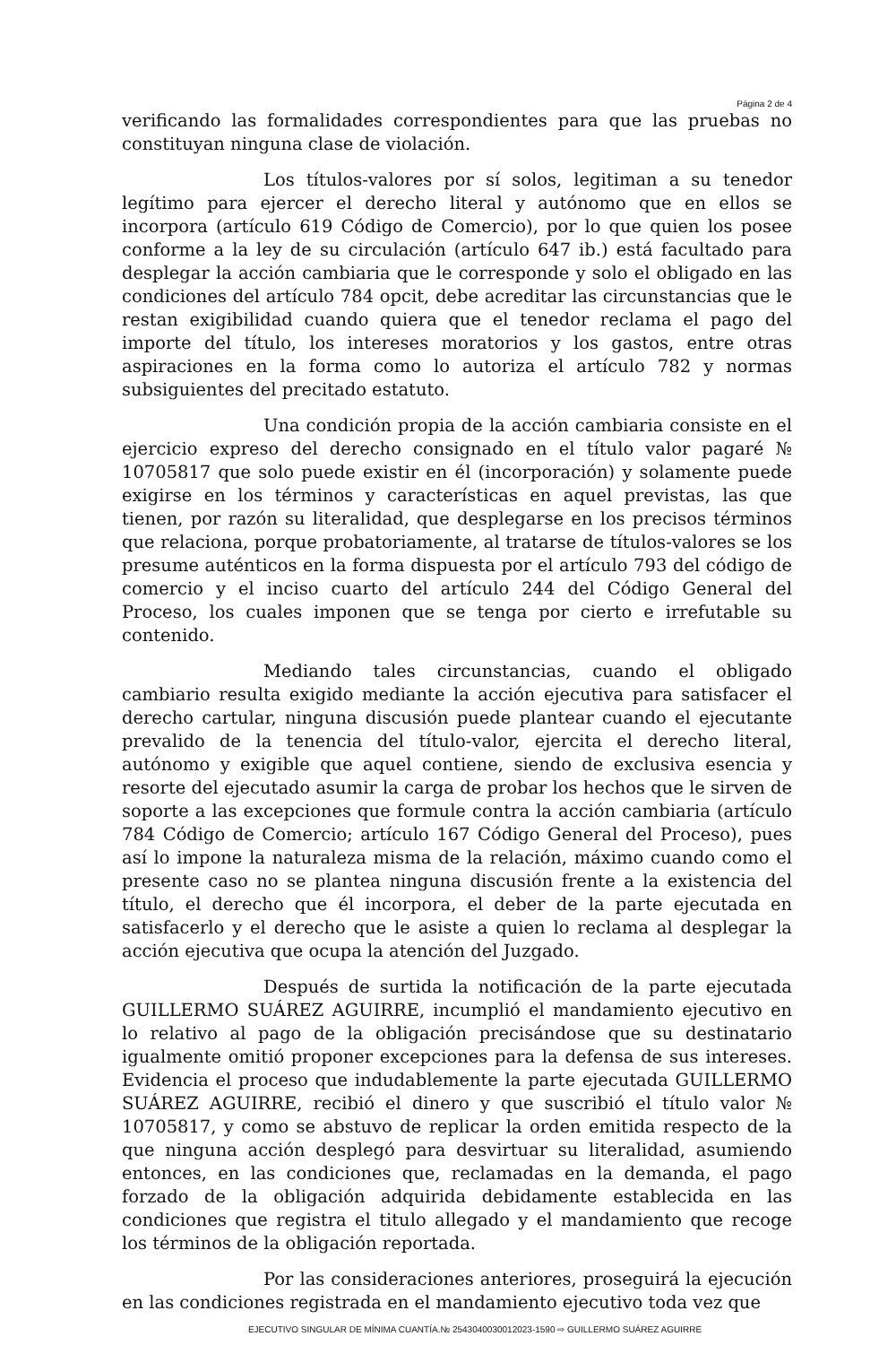Página 2 de 4
verificando las formalidades correspondientes para que las pruebas no constituyan ninguna clase de violación.
Los títulos-valores por sí solos, legitiman a su tenedor legítimo para ejercer el derecho literal y autónomo que en ellos se incorpora (artículo 619 Código de Comercio), por lo que quien los posee conforme a la ley de su circulación (artículo 647 ib.) está facultado para desplegar la acción cambiaria que le corresponde y solo el obligado en las condiciones del artículo 784 opcit, debe acreditar las circunstancias que le restan exigibilidad cuando quiera que el tenedor reclama el pago del importe del título, los intereses moratorios y los gastos, entre otras aspiraciones en la forma como lo autoriza el artículo 782 y normas subsiguientes del precitado estatuto.
Una condición propia de la acción cambiaria consiste en el ejercicio expreso del derecho consignado en el título valor pagaré № 10705817 que solo puede existir en él (incorporación) y solamente puede exigirse en los términos y características en aquel previstas, las que tienen, por razón su literalidad, que desplegarse en los precisos términos que relaciona, porque probatoriamente, al tratarse de títulos-valores se los presume auténticos en la forma dispuesta por el artículo 793 del código de comercio y el inciso cuarto del artículo 244 del Código General del Proceso, los cuales imponen que se tenga por cierto e irrefutable su contenido.
Mediando tales circunstancias, cuando el obligado cambiario resulta exigido mediante la acción ejecutiva para satisfacer el derecho cartular, ninguna discusión puede plantear cuando el ejecutante prevalido de la tenencia del título-valor, ejercita el derecho literal, autónomo y exigible que aquel contiene, siendo de exclusiva esencia y resorte del ejecutado asumir la carga de probar los hechos que le sirven de soporte a las excepciones que formule contra la acción cambiaria (artículo 784 Código de Comercio; artículo 167 Código General del Proceso), pues así lo impone la naturaleza misma de la relación, máximo cuando como el presente caso no se plantea ninguna discusión frente a la existencia del título, el derecho que él incorpora, el deber de la parte ejecutada en satisfacerlo y el derecho que le asiste a quien lo reclama al desplegar la acción ejecutiva que ocupa la atención del Juzgado.
Después de surtida la notificación de la parte ejecutada GUILLERMO SUÁREZ AGUIRRE, incumplió el mandamiento ejecutivo en lo relativo al pago de la obligación precisándose que su destinatario igualmente omitió proponer excepciones para la defensa de sus intereses. Evidencia el proceso que indudablemente la parte ejecutada GUILLERMO SUÁREZ AGUIRRE, recibió el dinero y que suscribió el título valor № 10705817, y como se abstuvo de replicar la orden emitida respecto de la que ninguna acción desplegó para desvirtuar su literalidad, asumiendo entonces, en las condiciones que, reclamadas en la demanda, el pago forzado de la obligación adquirida debidamente establecida en las condiciones que registra el titulo allegado y el mandamiento que recoge los términos de la obligación reportada.
Por las consideraciones anteriores, proseguirá la ejecución en las condiciones registrada en el mandamiento ejecutivo toda vez que
EJECUTIVO SINGULAR DE MÍNIMA CUANTÍA.№ 2543040030012023-1590 ⇨ GUILLERMO SUÁREZ AGUIRRE